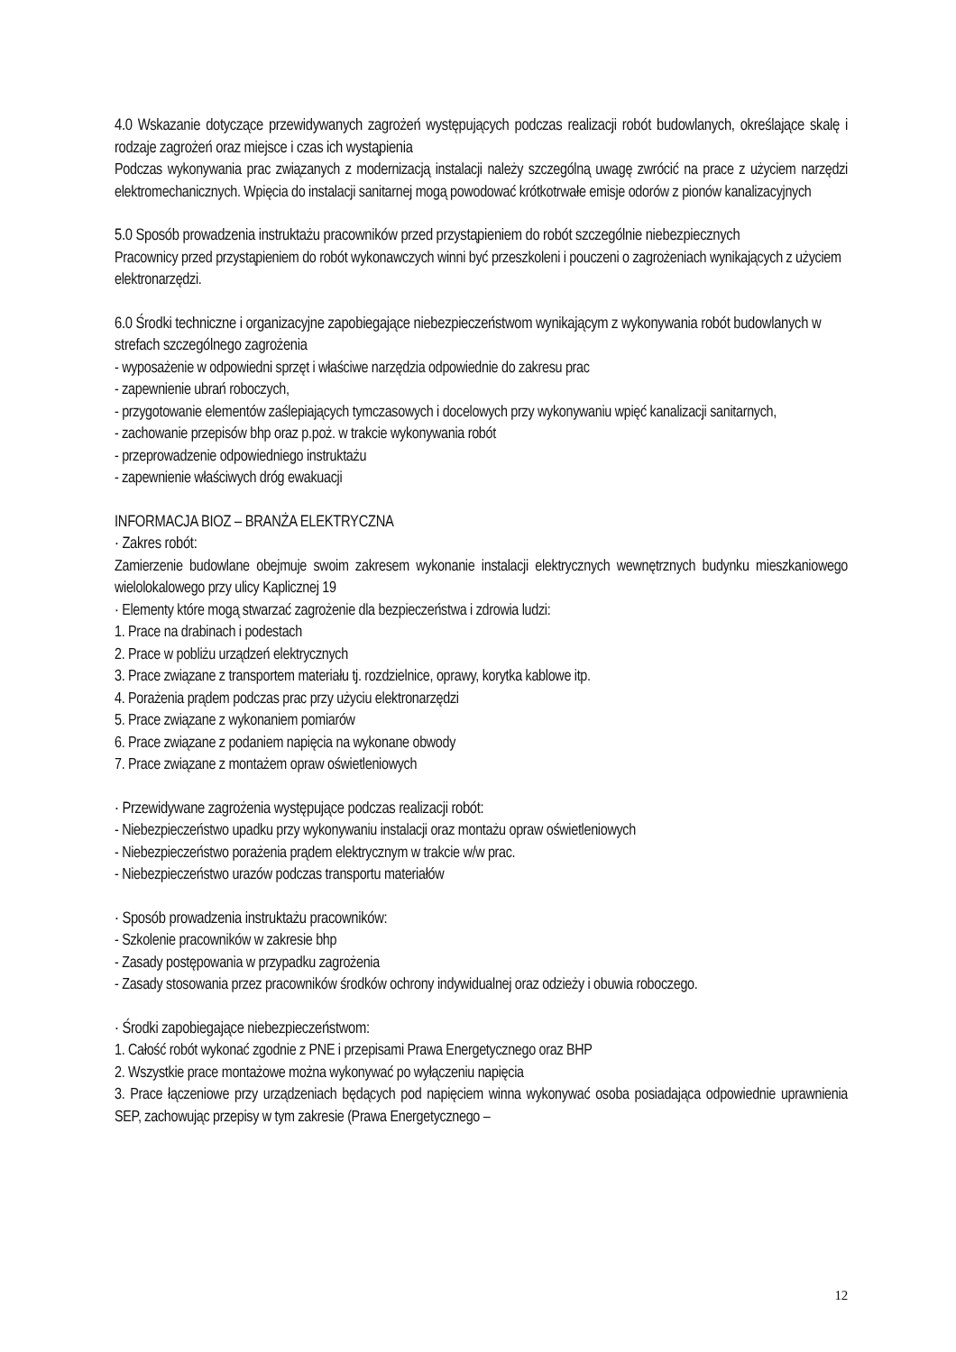4.0 Wskazanie dotyczące przewidywanych zagrożeń występujących podczas realizacji robót budowlanych, określające skalę i rodzaje zagrożeń oraz miejsce i czas ich wystąpienia
Podczas wykonywania prac związanych z modernizacją instalacji należy szczególną uwagę zwrócić na prace z użyciem narzędzi elektromechanicznych. Wpięcia do instalacji sanitarnej mogą powodować krótkotrwałe emisje odorów z pionów kanalizacyjnych
5.0 Sposób prowadzenia instruktażu pracowników przed przystąpieniem do robót szczególnie niebezpiecznych
Pracownicy przed przystąpieniem do robót wykonawczych winni być przeszkoleni i pouczeni o zagrożeniach wynikających z użyciem elektronarzędzi.
6.0 Środki techniczne i organizacyjne zapobiegające niebezpieczeństwom wynikającym z wykonywania robót budowlanych w strefach szczególnego zagrożenia
- wyposażenie w odpowiedni sprzęt i właściwe narzędzia odpowiednie do zakresu prac
- zapewnienie ubrań roboczych,
- przygotowanie elementów zaślepiających tymczasowych i docelowych przy wykonywaniu wpięć kanalizacji sanitarnych,
- zachowanie przepisów bhp oraz p.poż. w trakcie wykonywania robót
- przeprowadzenie odpowiedniego instruktażu
- zapewnienie właściwych dróg ewakuacji
INFORMACJA BIOZ – BRANŻA ELEKTRYCZNA
· Zakres robót:
Zamierzenie budowlane obejmuje swoim zakresem wykonanie instalacji elektrycznych wewnętrznych budynku mieszkaniowego wielolokalowego przy ulicy Kaplicznej 19
· Elementy które mogą stwarzać zagrożenie dla bezpieczeństwa i zdrowia ludzi:
1. Prace na drabinach i podestach
2. Prace w pobliżu urządzeń elektrycznych
3. Prace związane z transportem materiału tj. rozdzielnice, oprawy, korytka kablowe itp.
4. Porażenia prądem podczas prac przy użyciu elektronarzędzi
5. Prace związane z wykonaniem pomiarów
6. Prace związane z podaniem napięcia na wykonane obwody
7. Prace związane z montażem opraw oświetleniowych
· Przewidywane zagrożenia występujące podczas realizacji robót:
- Niebezpieczeństwo upadku przy wykonywaniu instalacji oraz montażu opraw oświetleniowych
- Niebezpieczeństwo porażenia prądem elektrycznym w trakcie w/w prac.
- Niebezpieczeństwo urazów podczas transportu materiałów
· Sposób prowadzenia instruktażu pracowników:
- Szkolenie pracowników w zakresie bhp
- Zasady postępowania w przypadku zagrożenia
- Zasady stosowania przez pracowników środków ochrony indywidualnej oraz odzieży i obuwia roboczego.
· Środki zapobiegające niebezpieczeństwom:
1. Całość robót wykonać zgodnie z PNE i przepisami Prawa Energetycznego oraz BHP
2. Wszystkie prace montażowe można wykonywać po wyłączeniu napięcia
3. Prace łączeniowe przy urządzeniach będących pod napięciem winna wykonywać osoba posiadająca odpowiednie uprawnienia SEP, zachowując przepisy w tym zakresie (Prawa Energetycznego –
12